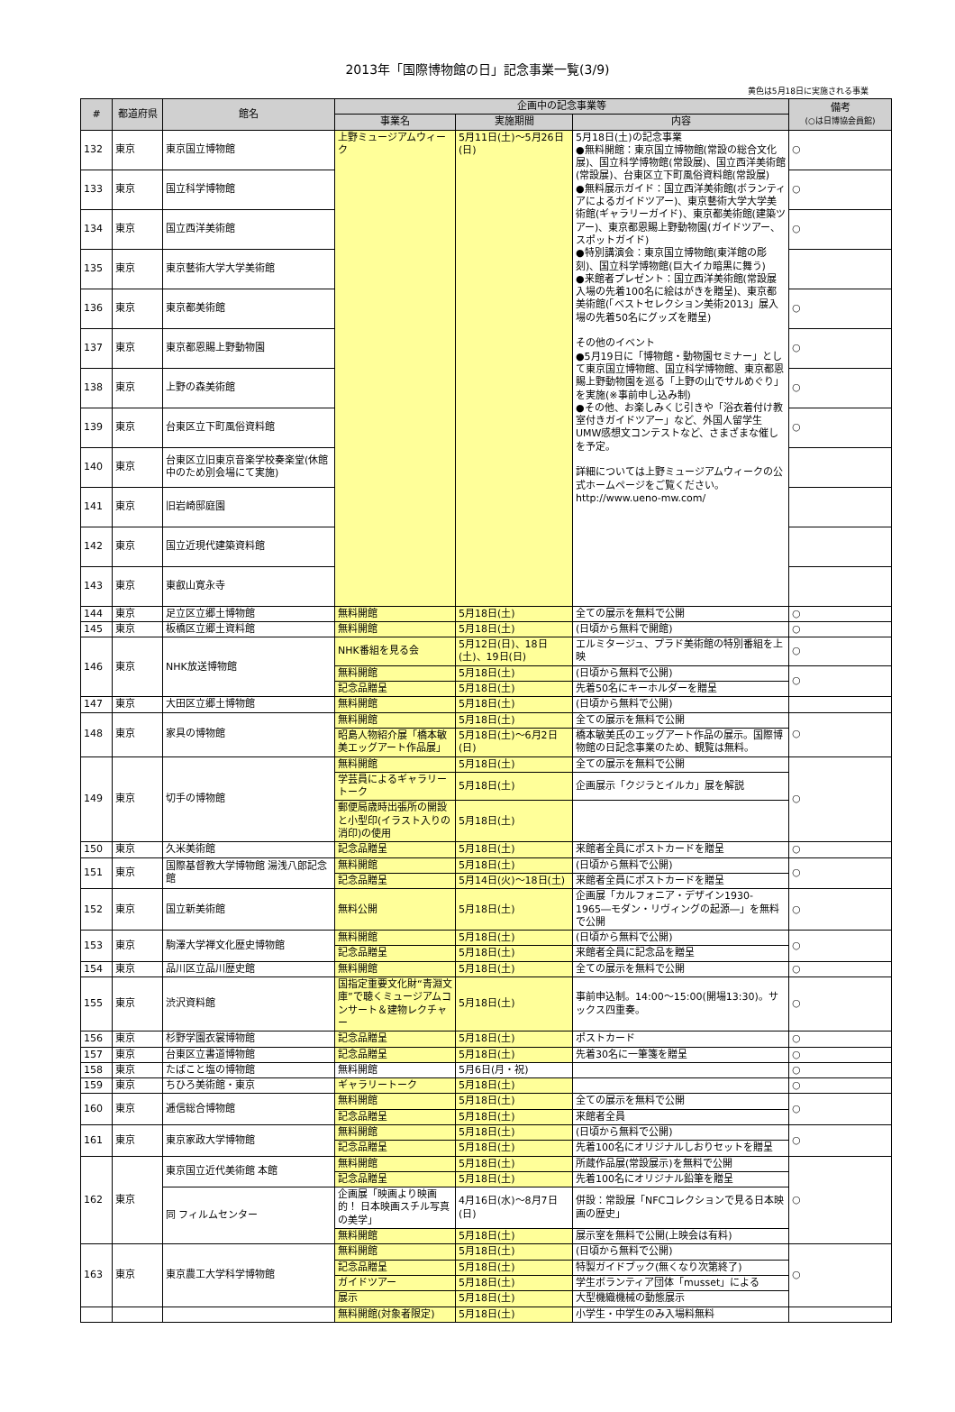2013年「国際博物館の日」記念事業一覧(3/9)
黄色は5月18日に実施される事業
| # | 都道府県 | 館名 | 企画中の記念事業等 | | | 備考 (○は日博協会員館) |
| --- | --- | --- | --- | --- | --- | --- |
| | | | 事業名 | 実施期間 | 内容 | |
| 132 | 東京 | 東京国立博物館 | 上野ミュージアムウィーク | 5月11日(土)～5月26日(日) | 5月18日(土)の記念事業 ●無料開館：東京国立博物館(常設の総合文化展)、国立科学博物館(常設展)、国立西洋美術館(常設展)、台東区立下町風俗資料館(常設展) ●無料展示ガイド：国立西洋美術館(ボランティアによるガイドツアー)、東京藝術大学大学美術館(ギャラリーガイド)、東京都美術館(建築ツアー)、東京都恩賜上野動物園(ガイドツアー、スポットガイド) ●特別講演会：東京国立博物館(東洋館の彫刻)、国立科学博物館(巨大イカ暗黒に舞う) ●来館者プレゼント：国立西洋美術館(常設展入場の先着100名に絵はがきを贈呈)、東京都美術館(「ベストセレクション美術2013」展入場の先着50名にグッズを贈呈) その他のイベント ●5月19日に「博物館・動物園セミナー」として東京国立博物館、国立科学博物館、東京都恩賜上野動物園を巡る「上野の山でサルめぐり」を実施(※事前申し込み制) ●その他、お楽しみくじ引きや「浴衣着付け教室付きガイドツアー」など、外国人留学生UMW感想文コンテストなど、さまざまな催しを予定。 詳細については上野ミュージアムウィークの公式ホームページをご覧ください。 http://www.ueno-mw.com/ | ○ |
| 133 | 東京 | 国立科学博物館 | | | | ○ |
| 134 | 東京 | 国立西洋美術館 | | | | ○ |
| 135 | 東京 | 東京藝術大学大学美術館 | | | | |
| 136 | 東京 | 東京都美術館 | | | | ○ |
| 137 | 東京 | 東京都恩賜上野動物園 | | | | ○ |
| 138 | 東京 | 上野の森美術館 | | | | ○ |
| 139 | 東京 | 台東区立下町風俗資料館 | | | | ○ |
| 140 | 東京 | 台東区立旧東京音楽学校奏楽堂(休館中のため別会場にて実施) | | | | |
| 141 | 東京 | 旧岩崎邸庭園 | | | | |
| 142 | 東京 | 国立近現代建築資料館 | | | | |
| 143 | 東京 | 東叡山寛永寺 | | | | |
| 144 | 東京 | 足立区立郷土博物館 | 無料開館 | 5月18日(土) | 全ての展示を無料で公開 | ○ |
| 145 | 東京 | 板橋区立郷土資料館 | 無料開館 | 5月18日(土) | (日頃から無料で開館) | ○ |
| 146 | 東京 | NHK放送博物館 | NHK番組を見る会 | 5月12日(日)、18日(土)、19日(日) | エルミタージュ、プラド美術館の特別番組を上映 | ○ |
| | | | 無料開館 | 5月18日(土) | (日頃から無料で公開) | ○ |
| | | | 記念品贈呈 | 5月18日(土) | 先着50名にキーホルダーを贈呈 | |
| 147 | 東京 | 大田区立郷土博物館 | 無料開館 | 5月18日(土) | (日頃から無料で公開) | |
| 148 | 東京 | 家具の博物館 | 無料開館 | 5月18日(土) | 全ての展示を無料で公開 | ○ |
| | | | 昭島人物紹介展「橋本敏美エッグアート作品展」 | 5月18日(土)～6月2日(日) | 橋本敏美氏のエッグアート作品の展示。国際博物館の日記念事業のため、観覧は無料。 | |
| 149 | 東京 | 切手の博物館 | 無料開館 | 5月18日(土) | 全ての展示を無料で公開 | ○ |
| | | | 学芸員によるギャラリートーク | 5月18日(土) | 企画展示「クジラとイルカ」展を解説 | |
| | | | 郵便局歳時出張所の開設と小型印(イラスト入りの消印)の使用 | 5月18日(土) | | |
| 150 | 東京 | 久米美術館 | 記念品贈呈 | 5月18日(土) | 来館者全員にポストカードを贈呈 | ○ |
| 151 | 東京 | 国際基督教大学博物館 湯浅八郎記念館 | 無料開館 | 5月18日(土) | (日頃から無料で公開) | ○ |
| | | | 記念品贈呈 | 5月14日(火)～18日(土) | 来館者全員にポストカードを贈呈 | |
| 152 | 東京 | 国立新美術館 | 無料公開 | 5月18日(土) | 企画展「カルフォニア・デザイン1930-1965―モダン・リヴィングの起源―」を無料で公開 | ○ |
| 153 | 東京 | 駒澤大学禅文化歴史博物館 | 無料開館 | 5月18日(土) | (日頃から無料で公開) | ○ |
| | | | 記念品贈呈 | 5月18日(土) | 来館者全員に記念品を贈呈 | |
| 154 | 東京 | 品川区立品川歴史館 | 無料開館 | 5月18日(土) | 全ての展示を無料で公開 | ○ |
| 155 | 東京 | 渋沢資料館 | 国指定重要文化財“青淵文庫”で聴くミュージアムコンサート＆建物レクチャー | 5月18日(土) | 事前申込制。14:00～15:00(開場13:30)。サックス四重奏。 | ○ |
| 156 | 東京 | 杉野学園衣裳博物館 | 記念品贈呈 | 5月18日(土) | ポストカード | ○ |
| 157 | 東京 | 台東区立書道博物館 | 記念品贈呈 | 5月18日(土) | 先着30名に一筆箋を贈呈 | ○ |
| 158 | 東京 | たばこと塩の博物館 | 無料開館 | 5月6日(月・祝) | | ○ |
| 159 | 東京 | ちひろ美術館・東京 | ギャラリートーク | 5月18日(土) | | ○ |
| 160 | 東京 | 逓信総合博物館 | 無料開館 | 5月18日(土) | 全ての展示を無料で公開 | ○ |
| | | | 記念品贈呈 | 5月18日(土) | 来館者全員 | |
| 161 | 東京 | 東京家政大学博物館 | 無料開館 | 5月18日(土) | (日頃から無料で公開) | ○ |
| | | | 記念品贈呈 | 5月18日(土) | 先着100名にオリジナルしおりセットを贈呈 | |
| 162 | 東京 | 東京国立近代美術館 本館 | 無料開館 | 5月18日(土) | 所蔵作品展(常設展示)を無料で公開 | ○ |
| | | | 記念品贈呈 | 5月18日(土) | 先着100名にオリジナル鉛筆を贈呈 | |
| | | 同 フィルムセンター | 企画展「映画より映画的！ 日本映画スチル写真の美学」 | 4月16日(水)～8月7日(日) | 併設：常設展「NFCコレクションで見る日本映画の歴史」 | |
| | | | 無料開館 | 5月18日(土) | 展示室を無料で公開(上映会は有料) | |
| 163 | 東京 | 東京農工大学科学博物館 | 無料開館 | 5月18日(土) | (日頃から無料で公開) | ○ |
| | | | 記念品贈呈 | 5月18日(土) | 特製ガイドブック(無くなり次第終了) | |
| | | | ガイドツアー | 5月18日(土) | 学生ボランティア団体「musset」による | |
| | | | 展示 | 5月18日(土) | 大型機織機械の動態展示 | |
| | | | 無料開館(対象者限定) | 5月18日(土) | 小学生・中学生のみ入場料無料 | |